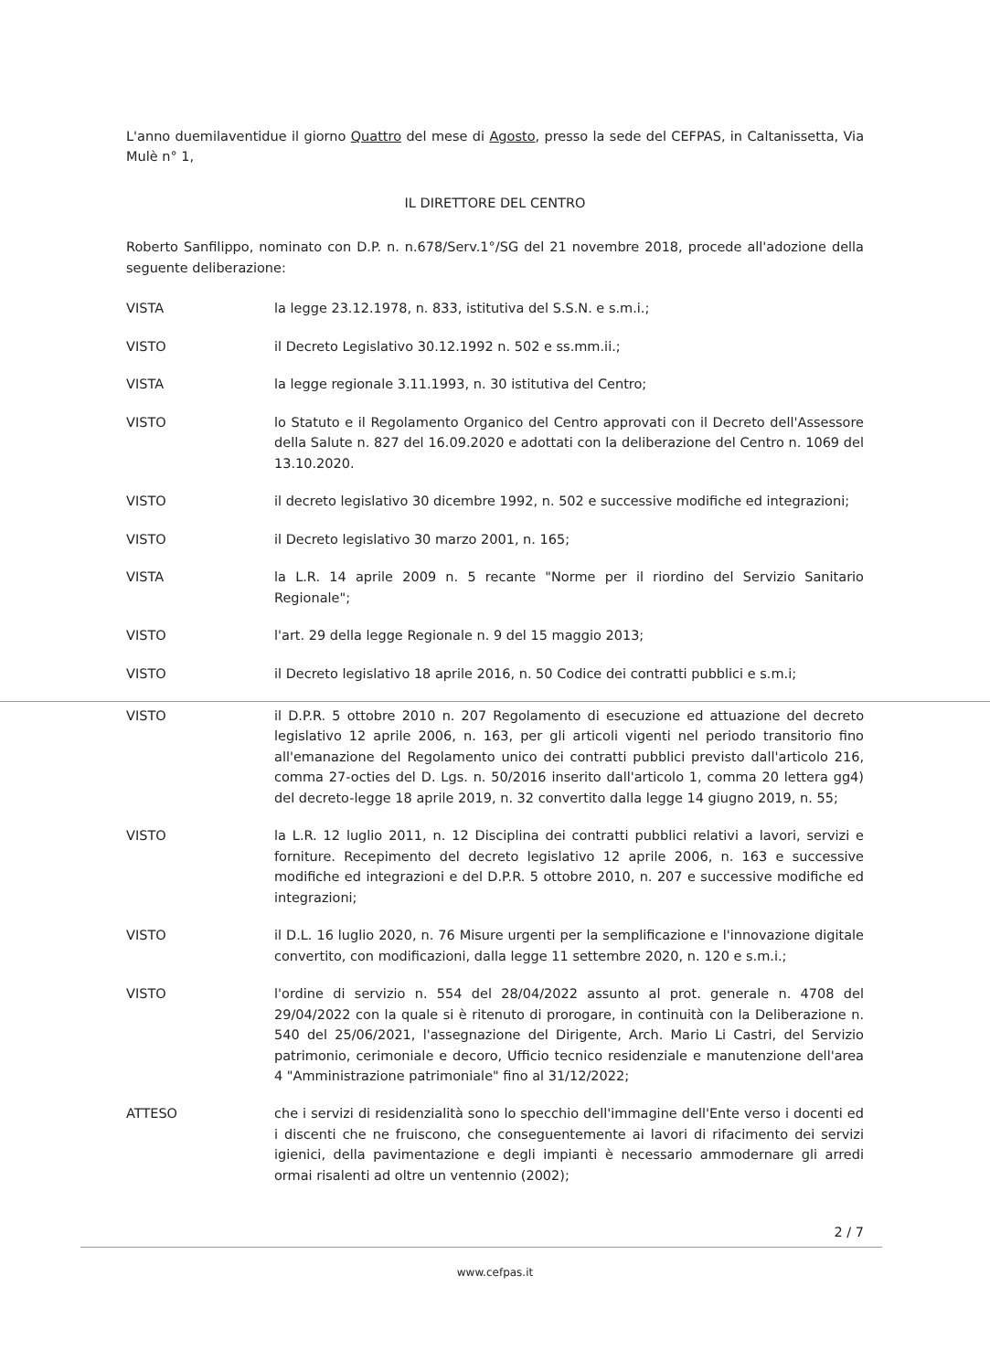L'anno duemilaventidue il giorno Quattro del mese di Agosto, presso la sede del CEFPAS, in Caltanissetta, Via Mulè n° 1,
IL DIRETTORE DEL CENTRO
Roberto Sanfilippo, nominato con D.P. n. n.678/Serv.1°/SG del 21 novembre 2018, procede all'adozione della seguente deliberazione:
VISTA la legge 23.12.1978, n. 833, istitutiva del S.S.N. e s.m.i.;
VISTO il Decreto Legislativo 30.12.1992 n. 502 e ss.mm.ii.;
VISTA la legge regionale 3.11.1993, n. 30 istitutiva del Centro;
VISTO lo Statuto e il Regolamento Organico del Centro approvati con il Decreto dell'Assessore della Salute n. 827 del 16.09.2020 e adottati con la deliberazione del Centro n. 1069 del 13.10.2020.
VISTO il decreto legislativo 30 dicembre 1992, n. 502 e successive modifiche ed integrazioni;
VISTO il Decreto legislativo 30 marzo 2001, n. 165;
VISTA la L.R. 14 aprile 2009 n. 5 recante "Norme per il riordino del Servizio Sanitario Regionale";
VISTO l'art. 29 della legge Regionale n. 9 del 15 maggio 2013;
VISTO il Decreto legislativo 18 aprile 2016, n. 50 Codice dei contratti pubblici e s.m.i;
VISTO il D.P.R. 5 ottobre 2010 n. 207 Regolamento di esecuzione ed attuazione del decreto legislativo 12 aprile 2006, n. 163, per gli articoli vigenti nel periodo transitorio fino all'emanazione del Regolamento unico dei contratti pubblici previsto dall'articolo 216, comma 27-octies del D. Lgs. n. 50/2016 inserito dall'articolo 1, comma 20 lettera gg4) del decreto-legge 18 aprile 2019, n. 32 convertito dalla legge 14 giugno 2019, n. 55;
VISTO la L.R. 12 luglio 2011, n. 12 Disciplina dei contratti pubblici relativi a lavori, servizi e forniture. Recepimento del decreto legislativo 12 aprile 2006, n. 163 e successive modifiche ed integrazioni e del D.P.R. 5 ottobre 2010, n. 207 e successive modifiche ed integrazioni;
VISTO il D.L. 16 luglio 2020, n. 76 Misure urgenti per la semplificazione e l'innovazione digitale convertito, con modificazioni, dalla legge 11 settembre 2020, n. 120 e s.m.i.;
VISTO l'ordine di servizio n. 554 del 28/04/2022 assunto al prot. generale n. 4708 del 29/04/2022 con la quale si è ritenuto di prorogare, in continuità con la Deliberazione n. 540 del 25/06/2021, l'assegnazione del Dirigente, Arch. Mario Li Castri, del Servizio patrimonio, cerimoniale e decoro, Ufficio tecnico residenziale e manutenzione dell'area 4 "Amministrazione patrimoniale" fino al 31/12/2022;
ATTESO che i servizi di residenzialità sono lo specchio dell'immagine dell'Ente verso i docenti ed i discenti che ne fruiscono, che conseguentemente ai lavori di rifacimento dei servizi igienici, della pavimentazione e degli impianti è necessario ammodernare gli arredi ormai risalenti ad oltre un ventennio (2002);
2 / 7
www.cefpas.it